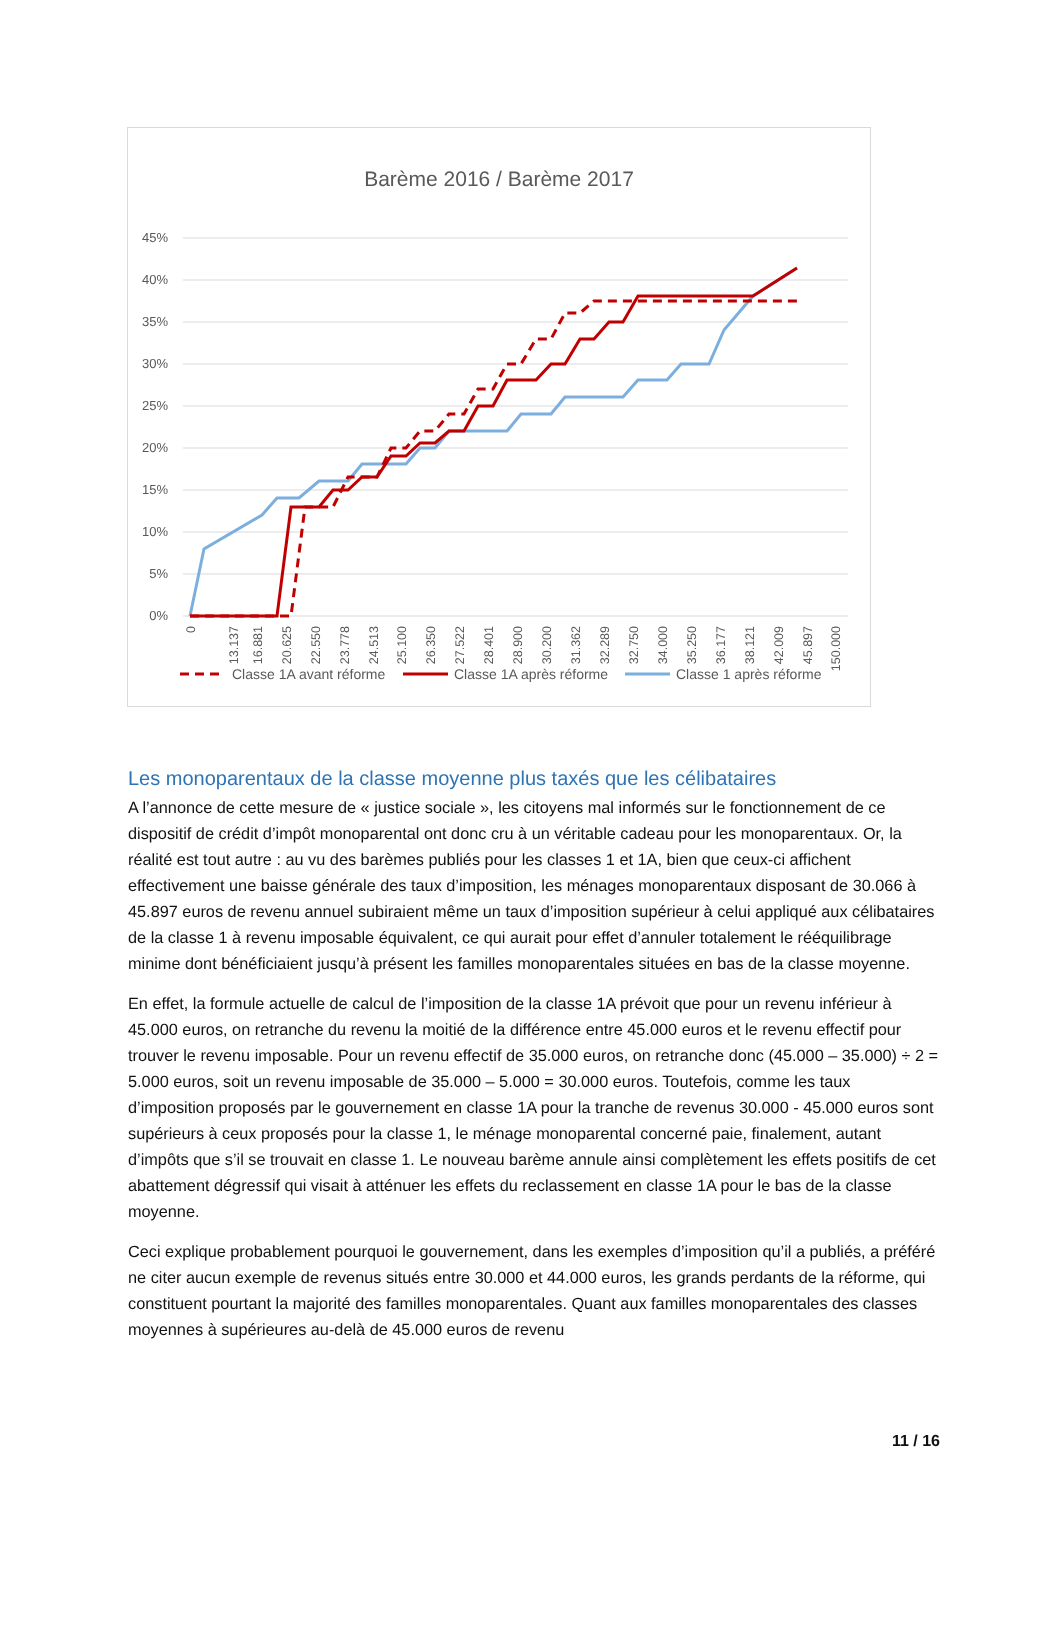Barème 2016 / Barème 2017
45%
40%
35%
30%
25%
20%
15%
10%
5%
0%
0
13.137
16.881
20.625
22.550
23.778
24.513
25.100
26.350
27.522
28.401
28.900
30.200
31.362
32.289
32.750
34.000
35.250
36.177
38.121
42.009
45.897
150.000
Classe 1A avant réforme
Classe 1A après réforme
Classe 1 après réforme
Les monoparentaux de la classe moyenne plus taxés que les célibataires
A l’annonce de cette mesure de « justice sociale », les citoyens mal informés sur le fonctionnement de ce dispositif de crédit d’impôt monoparental ont donc cru à un véritable cadeau pour les monoparentaux. Or, la réalité est tout autre : au vu des barèmes publiés pour les classes 1 et 1A, bien que ceux-ci affichent effectivement une baisse générale des taux d’imposition, les ménages monoparentaux disposant de 30.066 à 45.897 euros de revenu annuel subiraient même un taux d’imposition supérieur à celui appliqué aux célibataires de la classe 1 à revenu imposable équivalent, ce qui aurait pour effet d’annuler totalement le rééquilibrage minime dont bénéficiaient jusqu’à présent les familles monoparentales situées en bas de la classe moyenne.
En effet, la formule actuelle de calcul de l’imposition de la classe 1A prévoit que pour un revenu inférieur à 45.000 euros, on retranche du revenu la moitié de la différence entre 45.000 euros et le revenu effectif pour trouver le revenu imposable. Pour un revenu effectif de 35.000 euros, on retranche donc (45.000 – 35.000) ÷ 2 = 5.000 euros, soit un revenu imposable de 35.000 – 5.000 = 30.000 euros. Toutefois, comme les taux d’imposition proposés par le gouvernement en classe 1A pour la tranche de revenus 30.000 - 45.000 euros sont supérieurs à ceux proposés pour la classe 1, le ménage monoparental concerné paie, finalement, autant d’impôts que s’il se trouvait en classe 1. Le nouveau barème annule ainsi complètement les effets positifs de cet abattement dégressif qui visait à atténuer les effets du reclassement en classe 1A pour le bas de la classe moyenne.
Ceci explique probablement pourquoi le gouvernement, dans les exemples d’imposition qu’il a publiés, a préféré ne citer aucun exemple de revenus situés entre 30.000 et 44.000 euros, les grands perdants de la réforme, qui constituent pourtant la majorité des familles monoparentales. Quant aux familles monoparentales des classes moyennes à supérieures au-delà de 45.000 euros de revenu
11 / 16